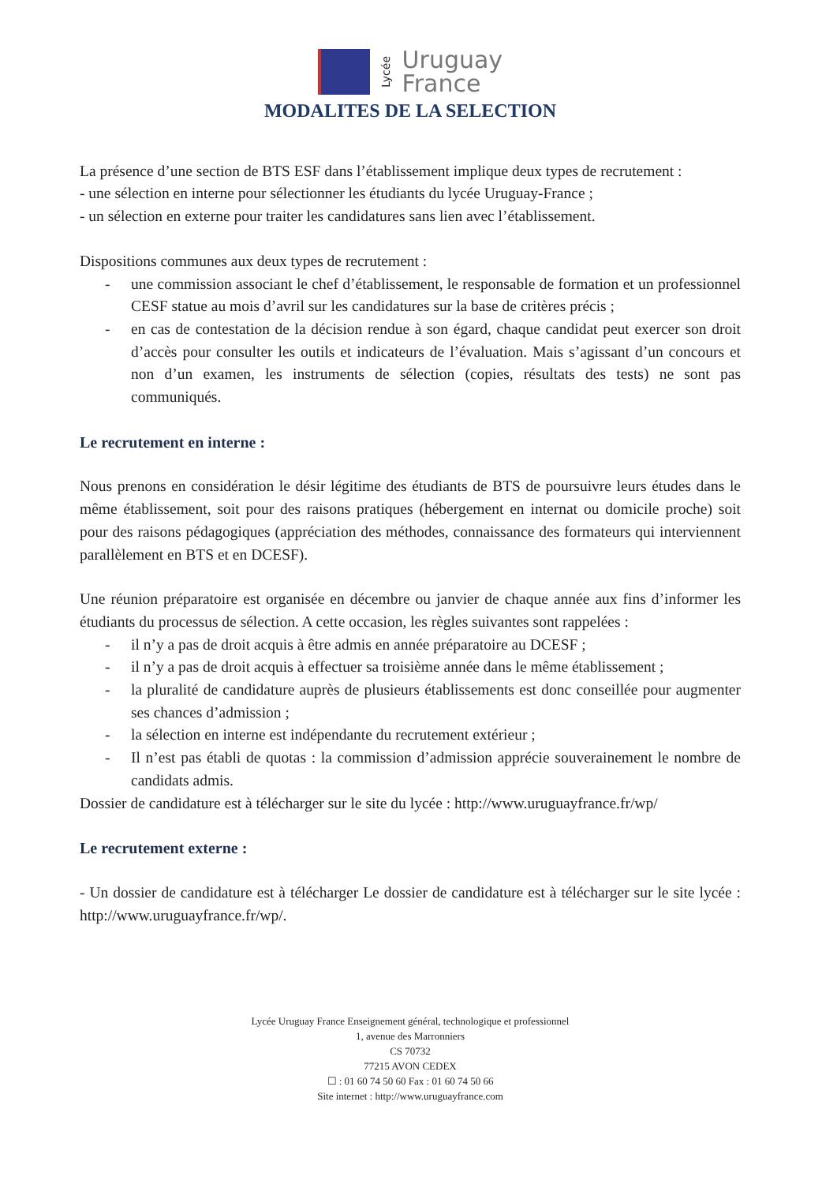Lycée
Uruguay
France
MODALITES DE LA SELECTION
La présence d’une section de BTS ESF dans l’établissement implique deux types de recrutement :
- une sélection en interne pour sélectionner les étudiants du lycée Uruguay-France ;
- un sélection en externe pour traiter les candidatures sans lien avec l’établissement.
Dispositions communes aux deux types de recrutement :
- une commission associant le chef d’établissement, le responsable de formation et un professionnel CESF statue au mois d’avril sur les candidatures sur la base de critères précis ;
- en cas de contestation de la décision rendue à son égard, chaque candidat peut exercer son droit d’accès pour consulter les outils et indicateurs de l’évaluation. Mais s’agissant d’un concours et non d’un examen, les instruments de sélection (copies, résultats des tests) ne sont pas communiqués.
Le recrutement en interne :
Nous prenons en considération le désir légitime des étudiants de BTS de poursuivre leurs études dans le même établissement, soit pour des raisons pratiques (hébergement en internat ou domicile proche) soit pour des raisons pédagogiques (appréciation des méthodes, connaissance des formateurs qui interviennent parallèlement en BTS et en DCESF).
Une réunion préparatoire est organisée en décembre ou janvier de chaque année aux fins d’informer les étudiants du processus de sélection. A cette occasion, les règles suivantes sont rappelées :
- il n’y a pas de droit acquis à être admis en année préparatoire au DCESF ;
- il n’y a pas de droit acquis à effectuer sa troisième année dans le même établissement ;
- la pluralité de candidature auprès de plusieurs établissements est donc conseillée pour augmenter ses chances d’admission ;
- la sélection en interne est indépendante du recrutement extérieur ;
- Il n’est pas établi de quotas : la commission d’admission apprécie souverainement le nombre de candidats admis.
Dossier de candidature est à télécharger sur le site du lycée : http://www.uruguayfrance.fr/wp/
Le recrutement externe :
- Un dossier de candidature est à télécharger Le dossier de candidature est à télécharger sur le site lycée : http://www.uruguayfrance.fr/wp/.
Lycée Uruguay France Enseignement général, technologique et professionnel
1, avenue des Marronniers
CS 70732
77215 AVON CEDEX
☐ : 01 60 74 50 60 Fax : 01 60 74 50 66
Site internet : http://www.uruguayfrance.com